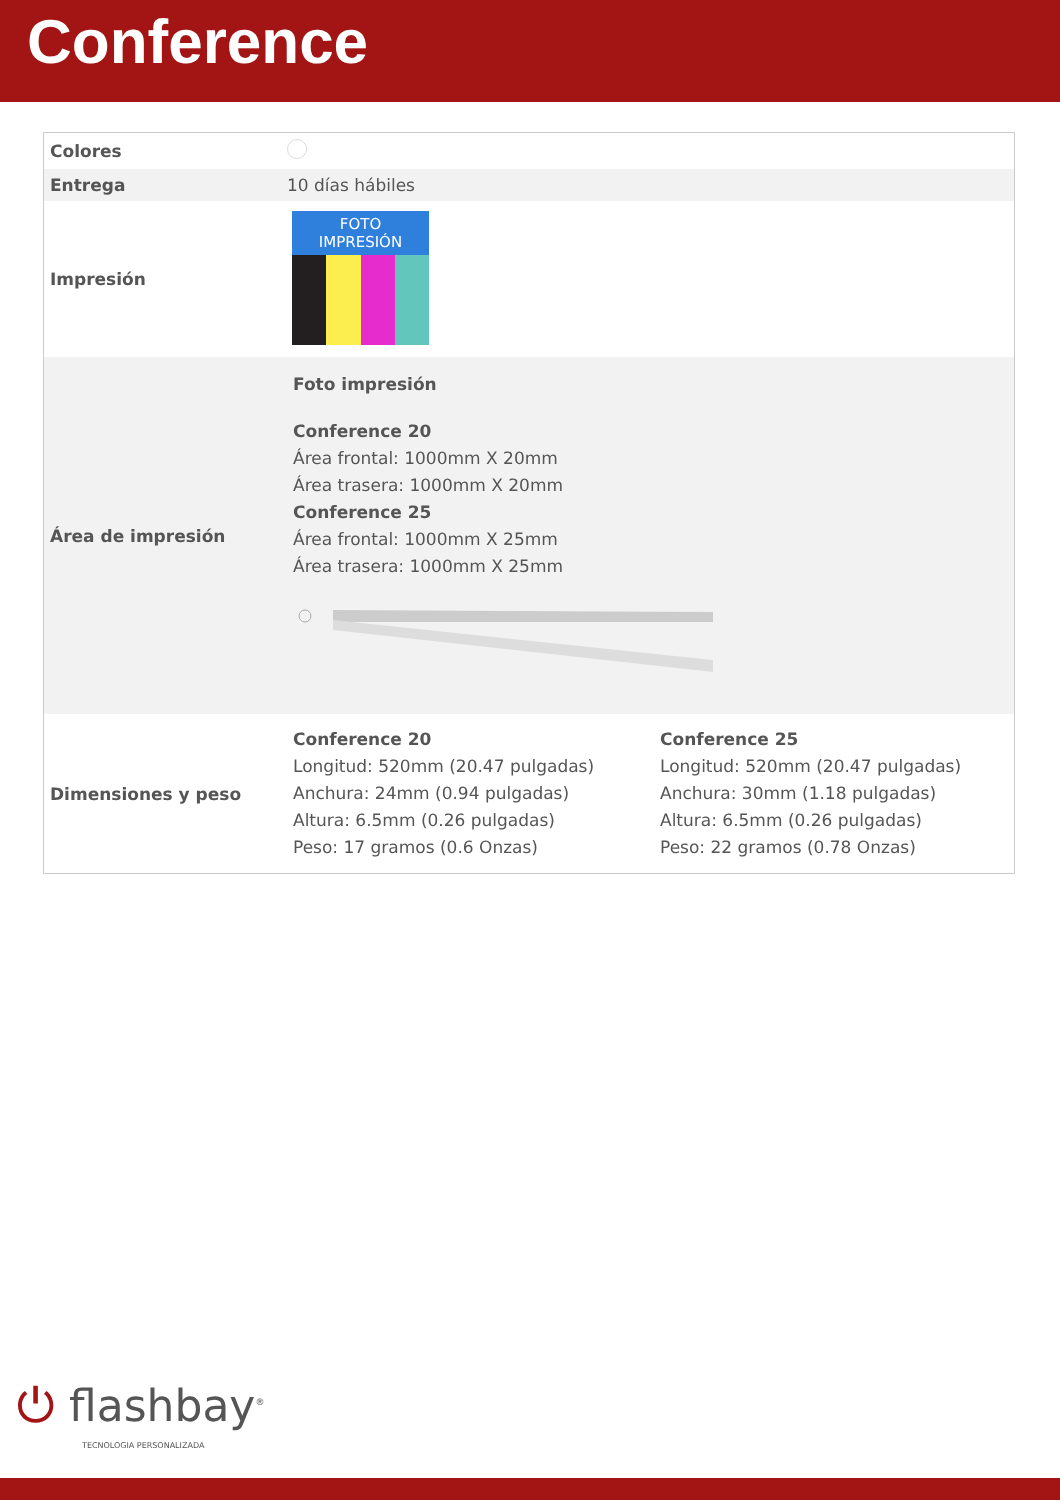Conference
| Colores | |
| Entrega | 10 días hábiles |
| Impresión | FOTO IMPRESIÓN |
| Área de impresión | Foto impresión Conference 20 Área frontal: 1000mm X 20mm Área trasera: 1000mm X 20mm Conference 25 Área frontal: 1000mm X 25mm Área trasera: 1000mm X 25mm |
| Dimensiones y peso | Conference 20 Longitud: 520mm (20.47 pulgadas) Anchura: 24mm (0.94 pulgadas) Altura: 6.5mm (0.26 pulgadas) Peso: 17 gramos (0.6 Onzas) Conference 25 Longitud: 520mm (20.47 pulgadas) Anchura: 30mm (1.18 pulgadas) Altura: 6.5mm (0.26 pulgadas) Peso: 22 gramos (0.78 Onzas) |
⏻ flashbay<sup>®</sup>
TECNOLOGIA PERSONALIZADA